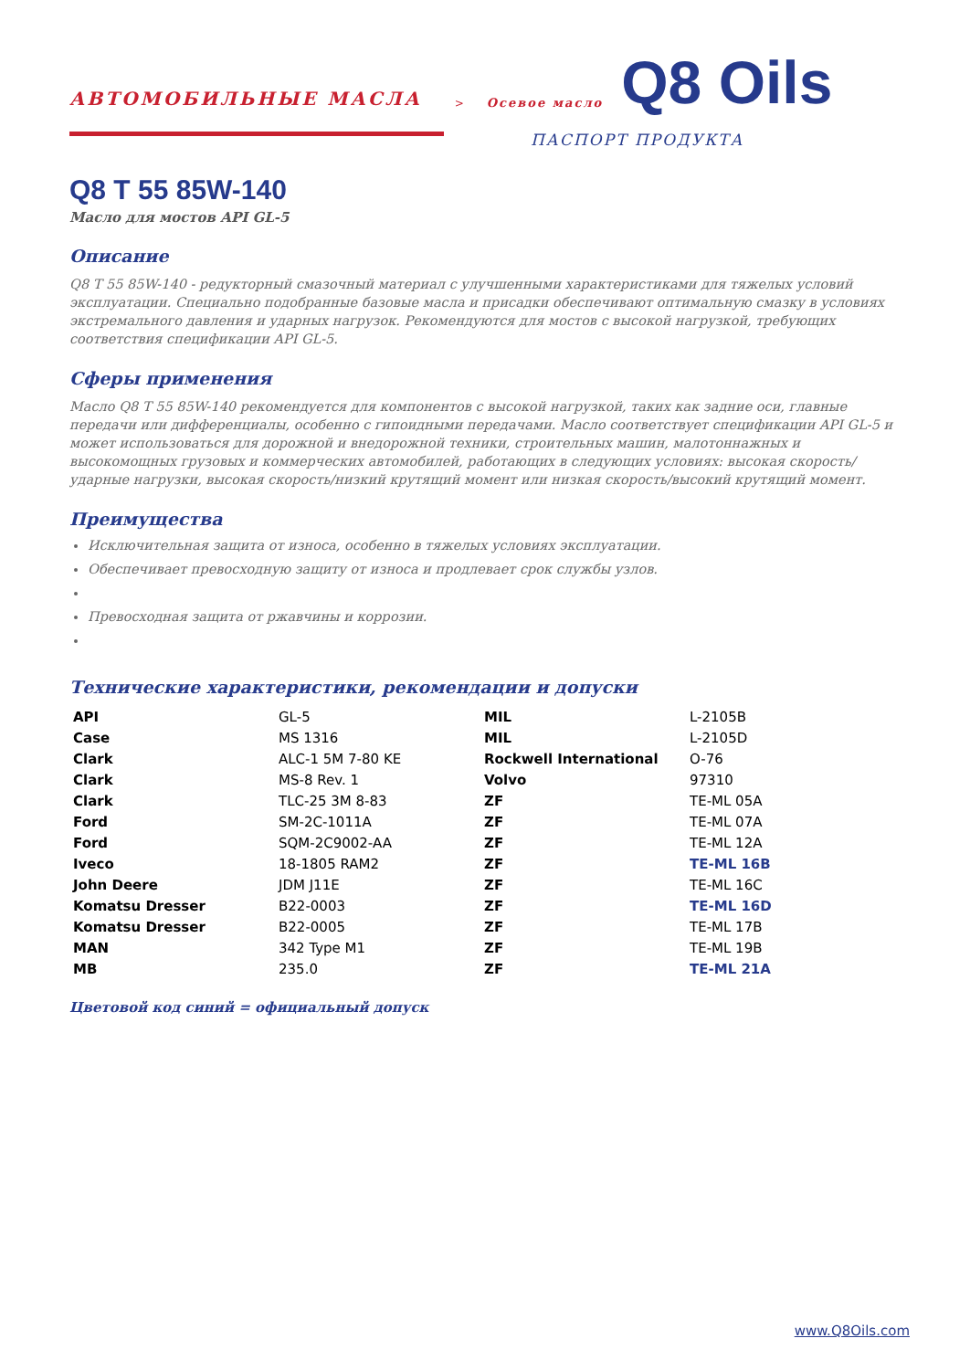АВТОМОБИЛЬНЫЕ МАСЛА > Осевое масло Q8 Oils
ПАСПОРТ ПРОДУКТА
Q8 T 55 85W-140
Масло для мостов API GL-5
Описание
Q8 T 55 85W-140 - редукторный смазочный материал с улучшенными характеристиками для тяжелых условий эксплуатации. Специально подобранные базовые масла и присадки обеспечивают оптимальную смазку в условиях экстремального давления и ударных нагрузок. Рекомендуются для мостов с высокой нагрузкой, требующих соответствия спецификации API GL-5.
Сферы применения
Масло Q8 T 55 85W-140 рекомендуется для компонентов с высокой нагрузкой, таких как задние оси, главные передачи или дифференциалы, особенно с гипоидными передачами. Масло соответствует спецификации API GL-5 и может использоваться для дорожной и внедорожной техники, строительных машин, малотоннажных и высокомощных грузовых и коммерческих автомобилей, работающих в следующих условиях: высокая скорость/ударные нагрузки, высокая скорость/низкий крутящий момент или низкая скорость/высокий крутящий момент.
Преимущества
Исключительная защита от износа, особенно в тяжелых условиях эксплуатации.
Обеспечивает превосходную защиту от износа и продлевает срок службы узлов.
Превосходная защита от ржавчины и коррозии.
Технические характеристики, рекомендации и допуски
| API | GL-5 | MIL | L-2105B |
| Case | MS 1316 | MIL | L-2105D |
| Clark | ALC-1 5M 7-80 KE | Rockwell International | O-76 |
| Clark | MS-8 Rev. 1 | Volvo | 97310 |
| Clark | TLC-25 3M 8-83 | ZF | TE-ML 05A |
| Ford | SM-2C-1011A | ZF | TE-ML 07A |
| Ford | SQM-2C9002-AA | ZF | TE-ML 12A |
| Iveco | 18-1805 RAM2 | ZF | TE-ML 16B |
| John Deere | JDM J11E | ZF | TE-ML 16C |
| Komatsu Dresser | B22-0003 | ZF | TE-ML 16D |
| Komatsu Dresser | B22-0005 | ZF | TE-ML 17B |
| MAN | 342 Type M1 | ZF | TE-ML 19B |
| MB | 235.0 | ZF | TE-ML 21A |
Цветовой код синий = официальный допуск
www.Q8Oils.com